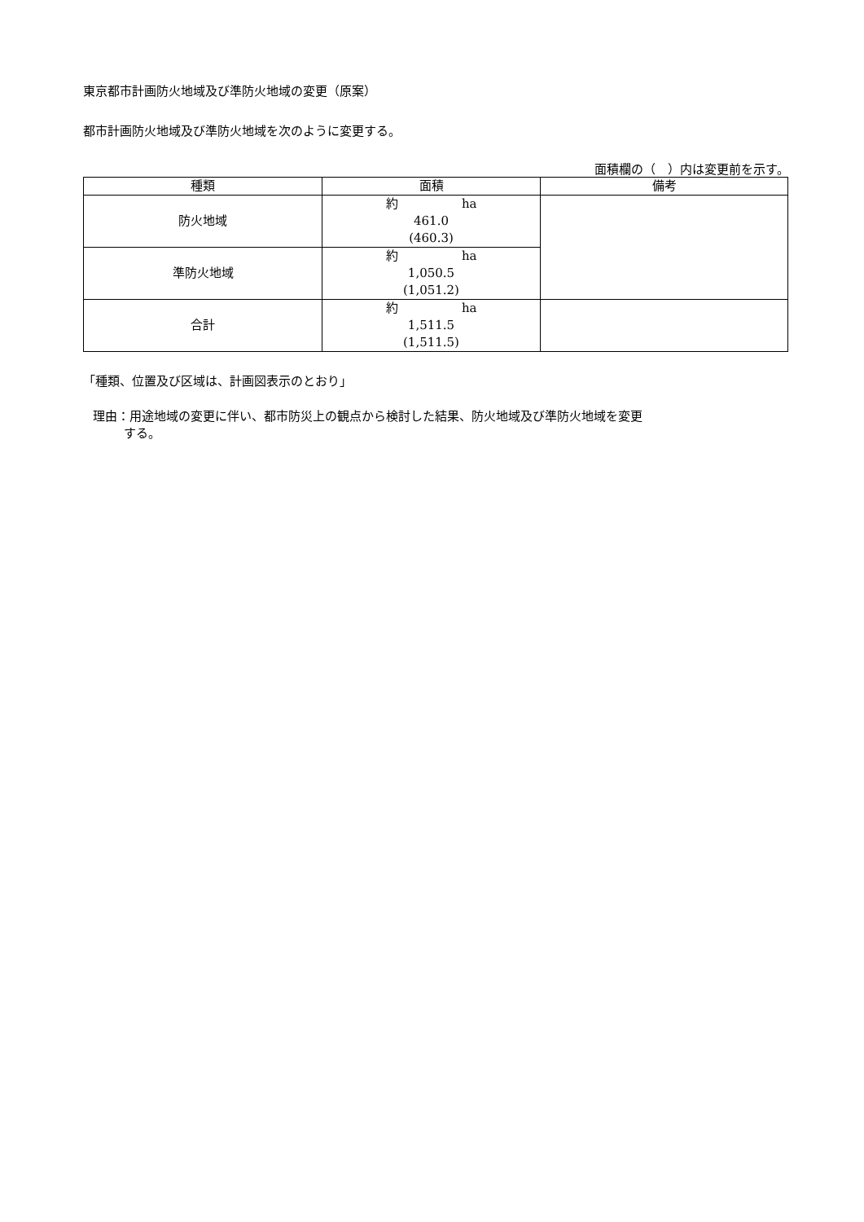東京都市計画防火地域及び準防火地域の変更（原案）
都市計画防火地域及び準防火地域を次のように変更する。
面積欄の（　）内は変更前を示す。
| 種類 | 面積 | 備考 |
| --- | --- | --- |
| 防火地域 | 約 ha 461.0 (460.3) | |
| 準防火地域 | 約 ha 1,050.5 (1,051.2) | |
| 合計 | 約 ha 1,511.5 (1,511.5) | |
「種類、位置及び区域は、計画図表示のとおり」
理由：用途地域の変更に伴い、都市防災上の観点から検討した結果、防火地域及び準防火地域を変更
する。